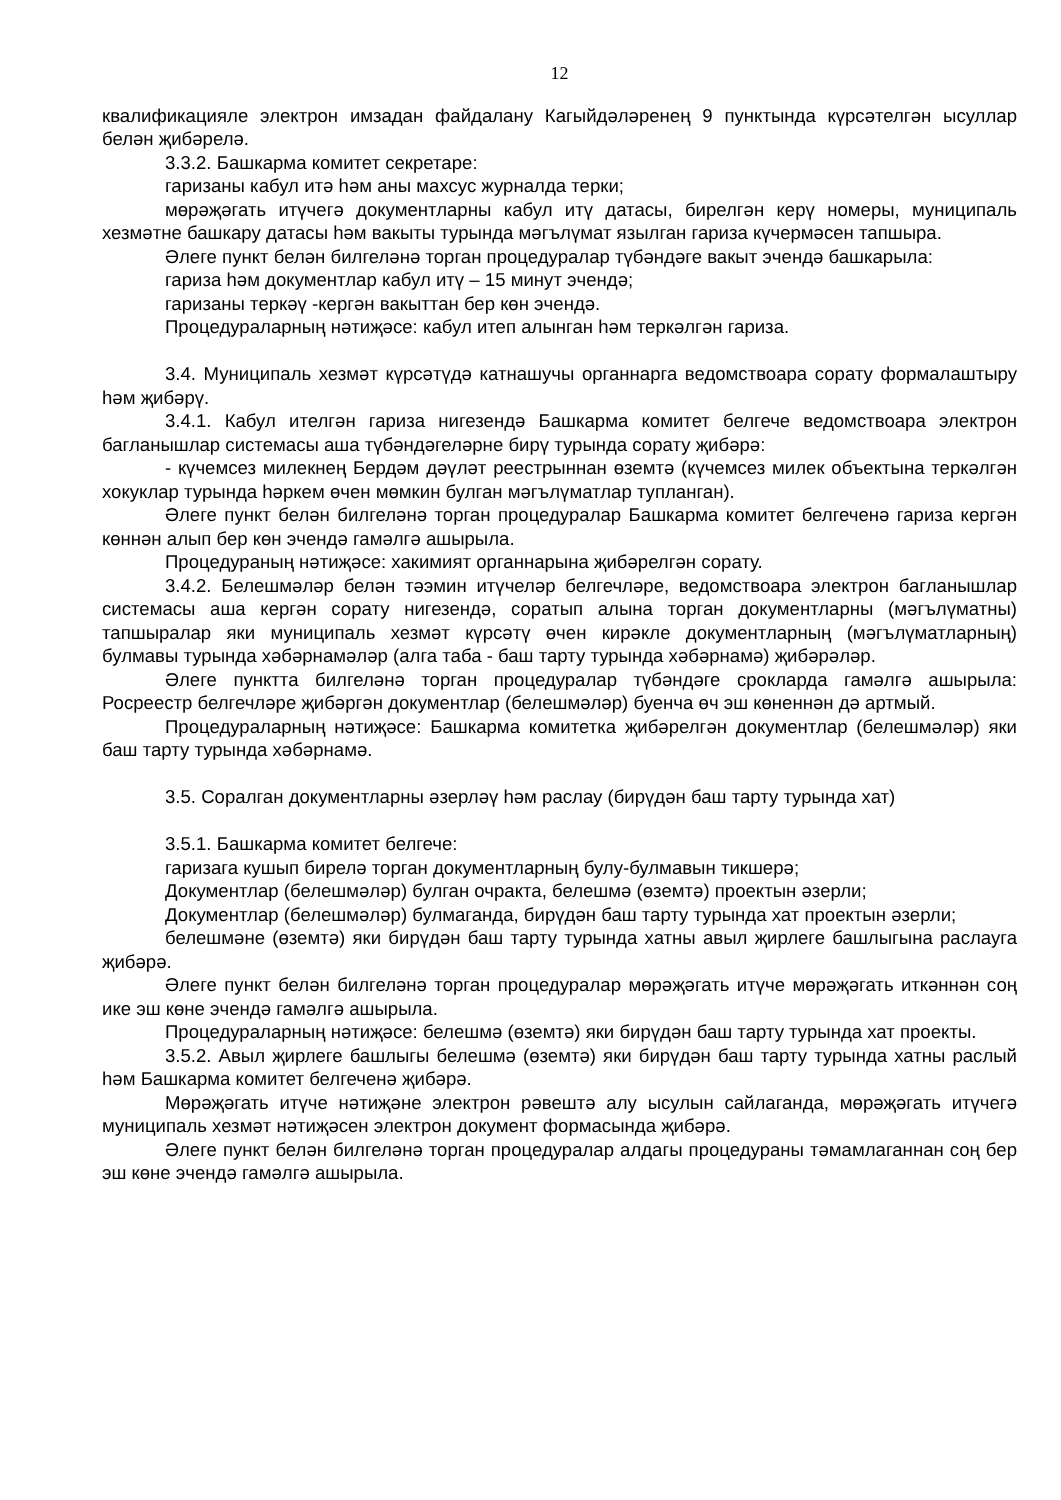12
квалификацияле электрон имзадан файдалану Кагыйдәләренең 9 пунктында күрсәтелгән ысуллар белән җибәрелә.
3.3.2. Башкарма комитет секретаре:
гаризаны кабул итә һәм аны махсус журналда терки;
мөрәҗәгать итүчегә документларны кабул итү датасы, бирелгән керү номеры, муниципаль хезмәтне башкару датасы һәм вакыты турында мәгълүмат язылган гариза күчермәсен тапшыра.
Әлеге пункт белән билгеләнә торган процедуралар түбәндәге вакыт эчендә башкарыла:
гариза һәм документлар кабул итү – 15 минут эчендә;
гаризаны теркәү -кергән вакыттан бер көн эчендә.
Процедураларның нәтиҗәсе: кабул итеп алынган һәм теркәлгән гариза.
3.4. Муниципаль хезмәт күрсәтүдә катнашучы органнарга ведомствоара сорату формалаштыру һәм җибәрү.
3.4.1. Кабул ителгән гариза нигезендә Башкарма комитет белгече ведомствоара электрон багланышлар системасы аша түбәндәгеләрне бирү турында сорату җибәрә:
- күчемсез милекнең Бердәм дәүләт реестрыннан өземтә (күчемсез милек объектына теркәлгән хокуклар турында һәркем өчен мөмкин булган мәгълүматлар тупланган).
Әлеге пункт белән билгеләнә торган процедуралар Башкарма комитет белгеченә гариза кергән көннән алып бер көн эчендә гамәлгә ашырыла.
Процедураның нәтиҗәсе: хакимият органнарына җибәрелгән сорату.
3.4.2. Белешмәләр белән тәэмин итүчеләр белгечләре, ведомствоара электрон багланышлар системасы аша кергән сорату нигезендә, соратып алына торган документларны (мәгълүматны) тапшыралар яки муниципаль хезмәт күрсәтү өчен кирәкле документларның (мәгълүматларның) булмавы турында хәбәрнамәләр (алга таба - баш тарту турында хәбәрнамә) җибәрәләр.
Әлеге пунктта билгеләнә торган процедуралар түбәндәге срокларда гамәлгә ашырыла: Росреестр белгечләре җибәргән документлар (белешмәләр) буенча өч эш көненнән дә артмый.
Процедураларның нәтиҗәсе: Башкарма комитетка җибәрелгән документлар (белешмәләр) яки баш тарту турында хәбәрнамә.
3.5. Соралган документларны әзерләү һәм раслау (бирүдән баш тарту турында хат)
3.5.1. Башкарма комитет белгече:
гаризага кушып бирелә торган документларның булу-булмавын тикшерә;
Документлар (белешмәләр) булган очракта, белешмә (өземтә) проектын әзерли;
Документлар (белешмәләр) булмаганда, бирүдән баш тарту турында хат проектын әзерли;
белешмәне (өземтә) яки бирүдән баш тарту турында хатны авыл җирлеге башлыгына раслауга җибәрә.
Әлеге пункт белән билгеләнә торган процедуралар мөрәҗәгать итүче мөрәҗәгать иткәннән соң ике эш көне эчендә гамәлгә ашырыла.
Процедураларның нәтиҗәсе: белешмә (өземтә) яки бирүдән баш тарту турында хат проекты.
3.5.2. Авыл җирлеге башлыгы белешмә (өземтә) яки бирүдән баш тарту турында хатны раслый һәм Башкарма комитет белгеченә җибәрә.
Мөрәҗәгать итүче нәтиҗәне электрон рәвештә алу ысулын сайлаганда, мөрәҗәгать итүчегә муниципаль хезмәт нәтиҗәсен электрон документ формасында җибәрә.
Әлеге пункт белән билгеләнә торган процедуралар алдагы процедураны тәмамлаганнан соң бер эш көне эчендә гамәлгә ашырыла.